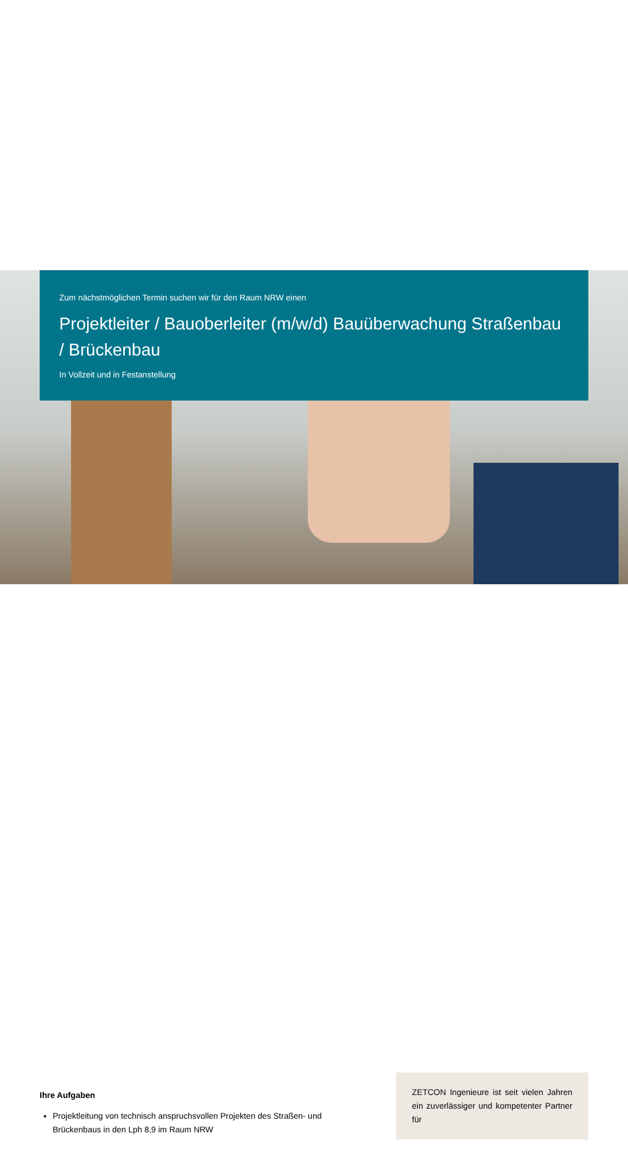Zum nächstmöglichen Termin suchen wir für den Raum NRW einen
Projektleiter / Bauoberleiter (m/w/d) Bauüberwachung Straßenbau / Brückenbau
In Vollzeit und in Festanstellung
Ihre Aufgaben
Projektleitung von technisch anspruchsvollen Projekten des Straßen- und Brückenbaus in den Lph 8,9 im Raum NRW
ZETCON Ingenieure ist seit vielen Jahren ein zuverlässiger und kompetenter Partner für